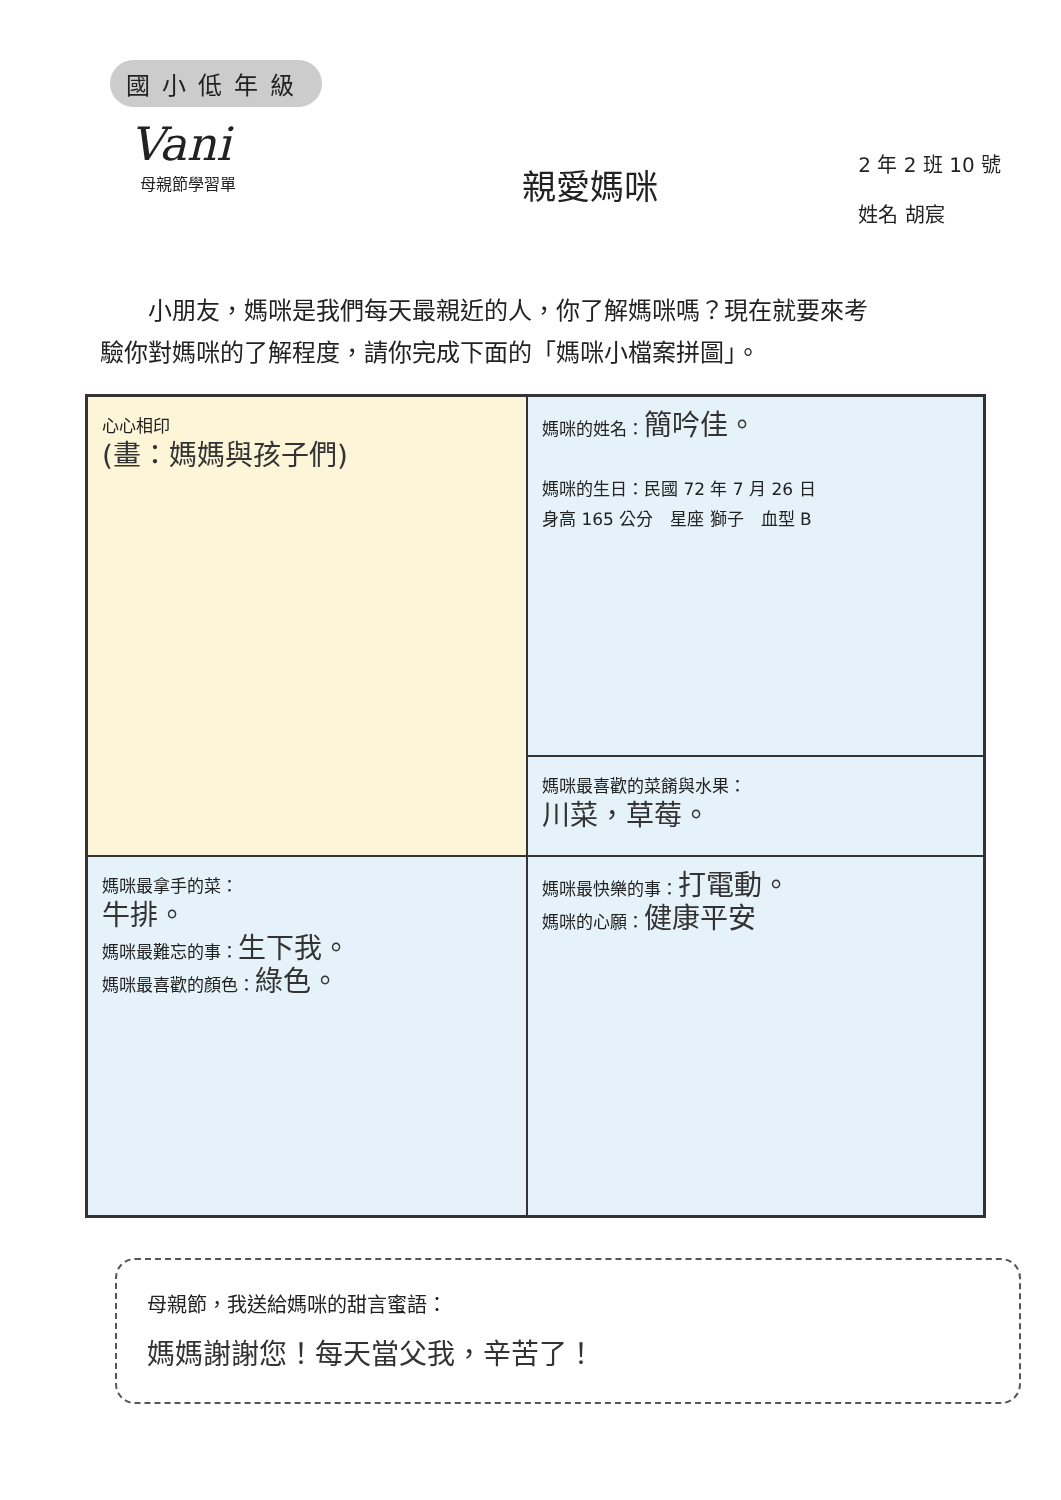國小低年級
Vani
母親節學習單
親愛媽咪
2 年 2 班 10 號
姓名 胡宸
小朋友，媽咪是我們每天最親近的人，你了解媽咪嗎？現在就要來考驗你對媽咪的了解程度，請你完成下面的「媽咪小檔案拼圖」。
心心相印
(畫：媽媽與孩子們)
媽咪的姓名：簡吟佳。
媽咪的生日：民國 72 年 7 月 26 日
身高 165 公分　星座 獅子　血型 B
媽咪最喜歡的菜餚與水果：
川菜，草莓。
媽咪最拿手的菜：
牛排。
媽咪最難忘的事：生下我。
媽咪最喜歡的顏色：綠色。
媽咪最快樂的事：打電動。
媽咪的心願：健康平安
母親節，我送給媽咪的甜言蜜語：
媽媽謝謝您！每天當父我，辛苦了！